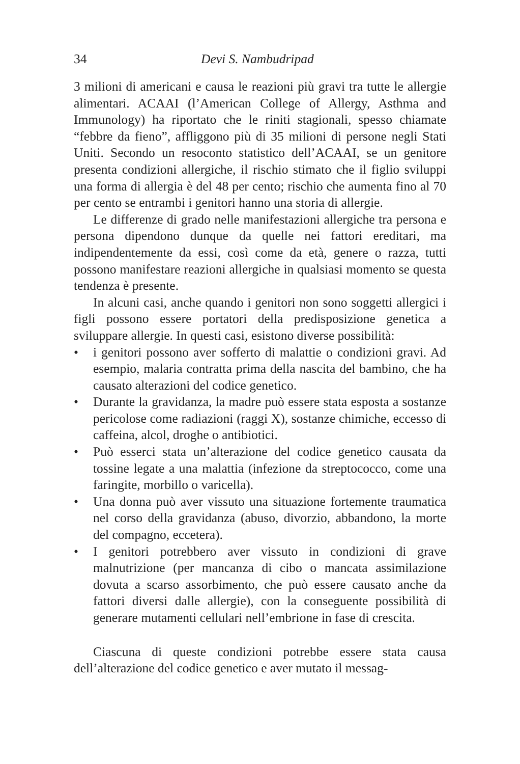34 Devi S. Nambudripad
3 milioni di americani e causa le reazioni più gravi tra tutte le allergie alimentari. ACAAI (l’American College of Allergy, Asthma and Immunology) ha riportato che le riniti stagionali, spesso chiamate “febbre da fieno”, affliggono più di 35 milioni di persone negli Stati Uniti. Secondo un resoconto statistico dell’ACAAI, se un genitore presenta condizioni allergiche, il rischio stimato che il figlio sviluppi una forma di allergia è del 48 per cento; rischio che aumenta fino al 70 per cento se entrambi i genitori hanno una storia di allergie.
Le differenze di grado nelle manifestazioni allergiche tra persona e persona dipendono dunque da quelle nei fattori ereditari, ma indipendentemente da essi, così come da età, genere o razza, tutti possono manifestare reazioni allergiche in qualsiasi momento se questa tendenza è presente.
In alcuni casi, anche quando i genitori non sono soggetti allergici i figli possono essere portatori della predisposizione genetica a sviluppare allergie. In questi casi, esistono diverse possibilità:
• i genitori possono aver sofferto di malattie o condizioni gravi. Ad esempio, malaria contratta prima della nascita del bambino, che ha causato alterazioni del codice genetico.
• Durante la gravidanza, la madre può essere stata esposta a sostanze pericolose come radiazioni (raggi X), sostanze chimiche, eccesso di caffeina, alcol, droghe o antibiotici.
• Può esserci stata un’alterazione del codice genetico causata da tossine legate a una malattia (infezione da streptococco, come una faringite, morbillo o varicella).
• Una donna può aver vissuto una situazione fortemente traumatica nel corso della gravidanza (abuso, divorzio, abbandono, la morte del compagno, eccetera).
• I genitori potrebbero aver vissuto in condizioni di grave malnutrizione (per mancanza di cibo o mancata assimilazione dovuta a scarso assorbimento, che può essere causato anche da fattori diversi dalle allergie), con la conseguente possibilità di generare mutamenti cellulari nell’embrione in fase di crescita.
Ciascuna di queste condizioni potrebbe essere stata causa dell’alterazione del codice genetico e aver mutato il messag-